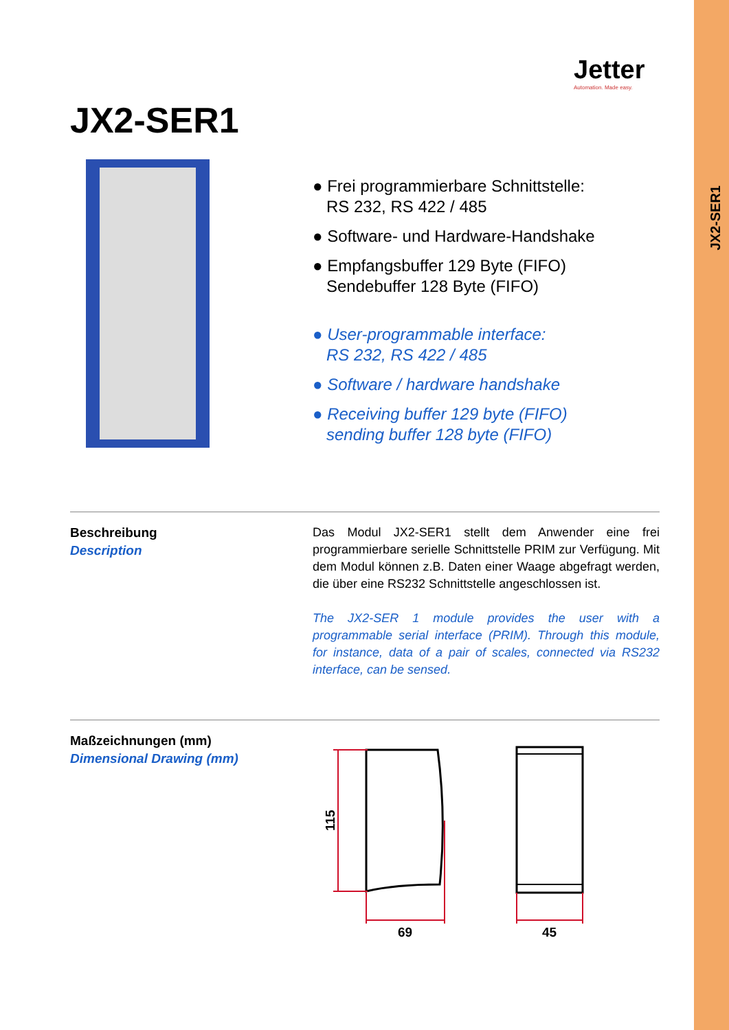JX2-SER1
Jetter
Automation. Made easy.
JX2-SER1
● Frei programmierbare Schnittstelle:
RS 232, RS 422 / 485
● Software- und Hardware-Handshake
● Empfangsbuffer 129 Byte (FIFO)
Sendebuffer 128 Byte (FIFO)
● User-programmable interface:
RS 232, RS 422 / 485
● Software / hardware handshake
● Receiving buffer 129 byte (FIFO)
sending buffer 128 byte (FIFO)
Beschreibung
Description
Das Modul JX2-SER1 stellt dem Anwender eine frei programmierbare serielle Schnittstelle PRIM zur Verfügung. Mit dem Modul können z.B. Daten einer Waage abgefragt werden, die über eine RS232 Schnittstelle angeschlossen ist.
The JX2-SER 1 module provides the user with a programmable serial interface (PRIM). Through this module, for instance, data of a pair of scales, connected via RS232 interface, can be sensed.
Maßzeichnungen (mm)
Dimensional Drawing (mm)
115
69
45